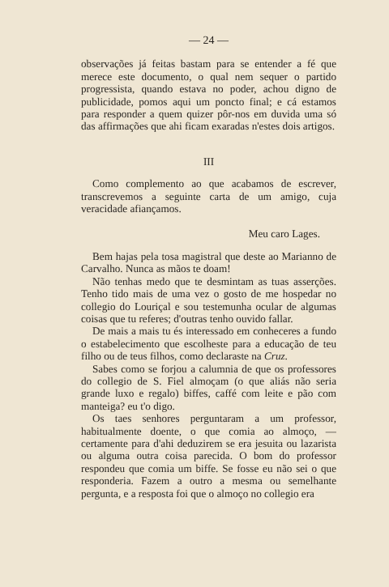— 24 —
observações já feitas bastam para se entender a fé que merece este documento, o qual nem sequer o partido progressista, quando estava no poder, achou digno de publicidade, pomos aqui um poncto final; e cá estamos para responder a quem quizer pôr-nos em duvida uma só das affirmações que ahi ficam exaradas n'estes dois artigos.
III
Como complemento ao que acabamos de escrever, transcrevemos a seguinte carta de um amigo, cuja veracidade afiançamos.
Meu caro Lages.
Bem hajas pela tosa magistral que deste ao Marianno de Carvalho. Nunca as mãos te doam!
Não tenhas medo que te desmintam as tuas asserções. Tenho tido mais de uma vez o gosto de me hospedar no collegio do Louriçal e sou testemunha ocular de algumas coisas que tu referes; d'outras tenho ouvido fallar.
De mais a mais tu és interessado em conheceres a fundo o estabelecimento que escolheste para a educação de teu filho ou de teus filhos, como declaraste na Cruz.
Sabes como se forjou a calumnia de que os professores do collegio de S. Fiel almoçam (o que aliás não seria grande luxo e regalo) biffes, caffé com leite e pão com manteiga? eu t'o digo.
Os taes senhores perguntaram a um professor, habitualmente doente, o que comia ao almoço, — certamente para d'ahi deduzirem se era jesuita ou lazarista ou alguma outra coisa parecida. O bom do professor respondeu que comia um biffe. Se fosse eu não sei o que responderia. Fazem a outro a mesma ou semelhante pergunta, e a resposta foi que o almoço no collegio era